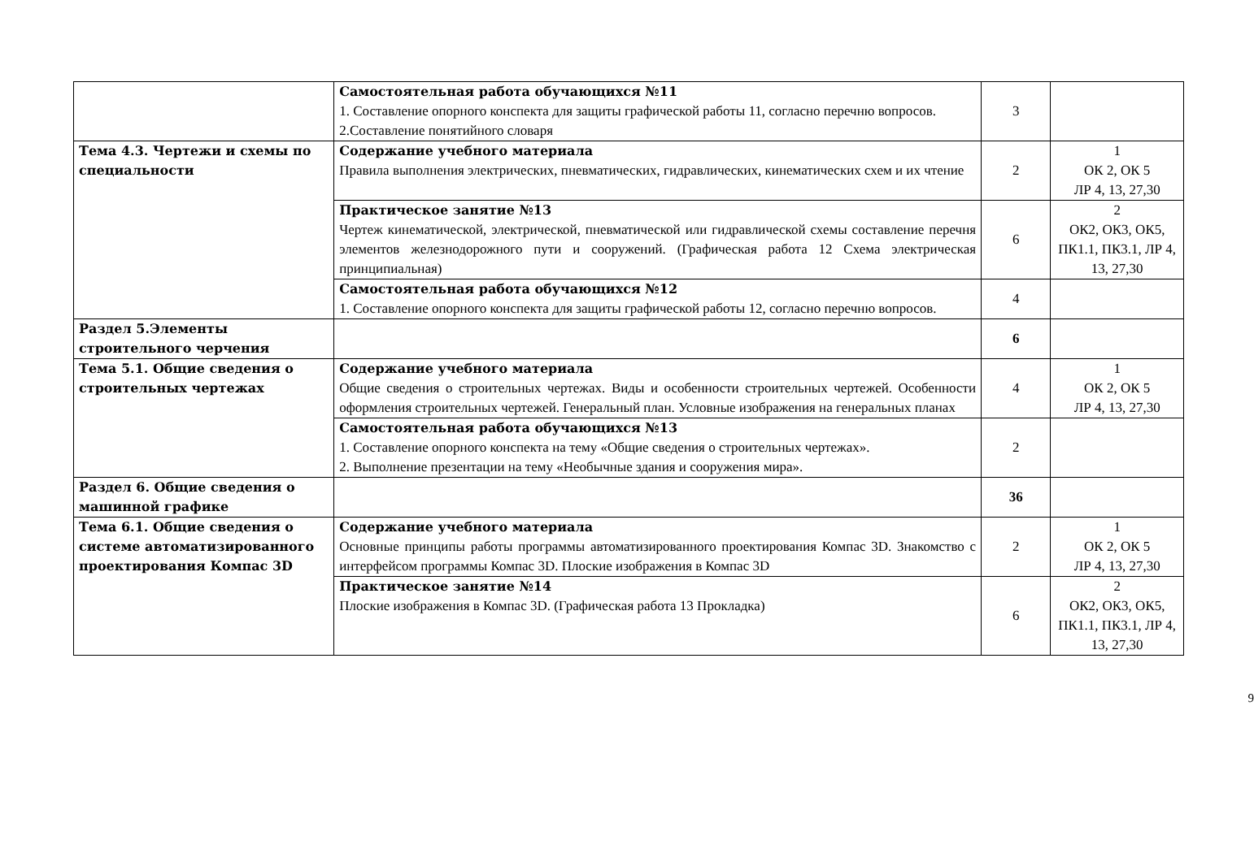| | Самостоятельная работа обучающихся №11 1. Составление опорного конспекта для защиты графической работы 11, согласно перечню вопросов. 2.Составление понятийного словаря | 3 | |
| Тема 4.3. Чертежи и схемы по специальности | Содержание учебного материала Правила выполнения электрических, пневматических, гидравлических, кинематических схем и их чтение | 2 | 1 ОК 2, ОК 5 ЛР 4, 13, 27,30 |
| | Практическое занятие №13 Чертеж кинематической, электрической, пневматической или гидравлической схемы составление перечня элементов железнодорожного пути и сооружений. (Графическая работа 12 Схема электрическая принципиальная) | 6 | 2 ОК2, ОК3, ОК5, ПК1.1, ПК3.1, ЛР 4, 13, 27,30 |
| | Самостоятельная работа обучающихся №12 1. Составление опорного конспекта для защиты графической работы 12, согласно перечню вопросов. | 4 | |
| Раздел 5.Элементы строительного черчения | | 6 | |
| Тема 5.1. Общие сведения о строительных чертежах | Содержание учебного материала Общие сведения о строительных чертежах. Виды и особенности строительных чертежей. Особенности оформления строительных чертежей. Генеральный план. Условные изображения на генеральных планах | 4 | 1 ОК 2, ОК 5 ЛР 4, 13, 27,30 |
| | Самостоятельная работа обучающихся №13 1. Составление опорного конспекта на тему «Общие сведения о строительных чертежах». 2. Выполнение презентации на тему «Необычные здания и сооружения мира». | 2 | |
| Раздел 6. Общие сведения о машинной графике | | 36 | |
| Тема 6.1. Общие сведения о системе автоматизированного проектирования Компас 3D | Содержание учебного материала Основные принципы работы программы автоматизированного проектирования Компас 3D. Знакомство с интерфейсом программы Компас 3D. Плоские изображения в Компас 3D | 2 | 1 ОК 2, ОК 5 ЛР 4, 13, 27,30 |
| | Практическое занятие №14 Плоские изображения в Компас 3D. (Графическая работа 13 Прокладка) | 6 | 2 ОК2, ОК3, ОК5, ПК1.1, ПК3.1, ЛР 4, 13, 27,30 |
9